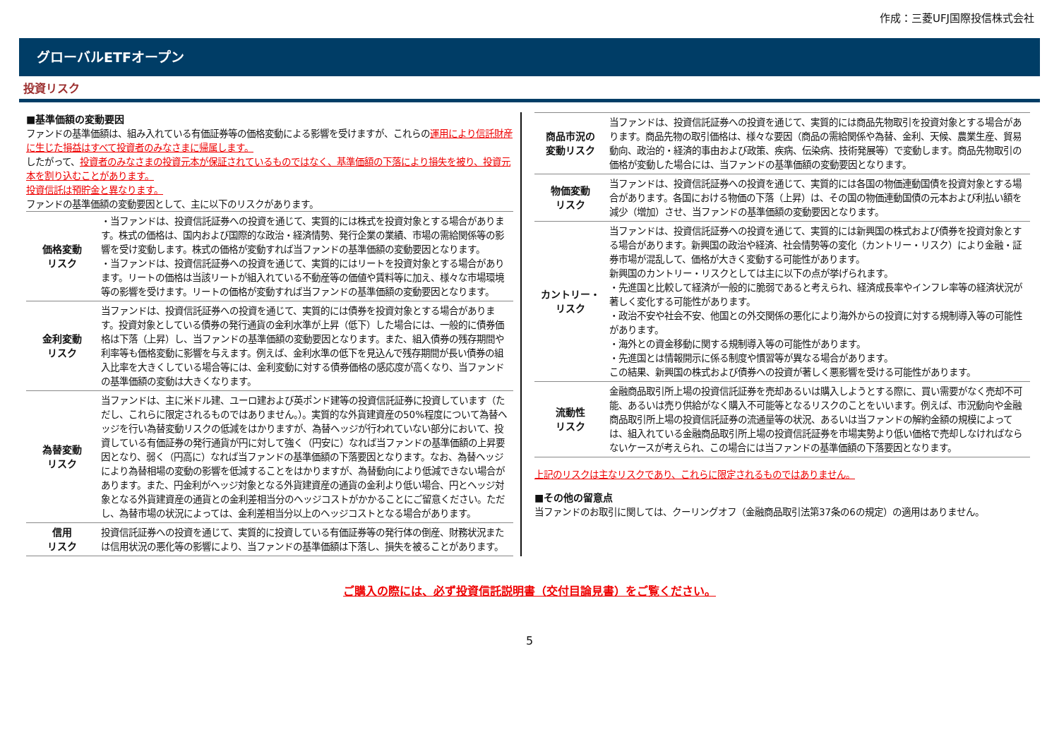作成：三菱UFJ国際投信株式会社
グローバルETFオープン
投資リスク
■基準価額の変動要因
ファンドの基準価額は、組み入れている有価証券等の価格変動による影響を受けますが、これらの運用により信託財産に生じた損益はすべて投資者のみなさまに帰属します。
したがって、投資者のみなさまの投資元本が保証されているものではなく、基準価額の下落により損失を被り、投資元本を割り込むことがあります。
投資信託は預貯金と異なります。
ファンドの基準価額の変動要因として、主に以下のリスクがあります。
| 価格変動 リスク | ・当ファンドは、投資信託証券への投資を通じて、実質的には株式を投資対象とする場合があります。株式の価格は、国内および国際的な政治・経済情勢、発行企業の業績、市場の需給関係等の影響を受け変動します。株式の価格が変動すれば当ファンドの基準価額の変動要因となります。 ・当ファンドは、投資信託証券への投資を通じて、実質的にはリートを投資対象とする場合があります。リートの価格は当該リートが組入れている不動産等の価値や賃料等に加え、様々な市場環境等の影響を受けます。リートの価格が変動すれば当ファンドの基準価額の変動要因となります。 |
| 金利変動 リスク | 当ファンドは、投資信託証券への投資を通じて、実質的には債券を投資対象とする場合があります。投資対象としている債券の発行通貨の金利水準が上昇（低下）した場合には、一般的に債券価格は下落（上昇）し、当ファンドの基準価額の変動要因となります。また、組入債券の残存期間や利率等も価格変動に影響を与えます。例えば、金利水準の低下を見込んで残存期間が長い債券の組入比率を大きくしている場合等には、金利変動に対する債券価格の感応度が高くなり、当ファンドの基準価額の変動は大きくなります。 |
| 為替変動 リスク | 当ファンドは、主に米ドル建、ユーロ建および英ポンド建等の投資信託証券に投資しています（ただし、これらに限定されるものではありません。）。実質的な外貨建資産の50%程度について為替ヘッジを行い為替変動リスクの低減をはかりますが、為替ヘッジが行われていない部分において、投資している有価証券の発行通貨が円に対して強く（円安に）なれば当ファンドの基準価額の上昇要因となり、弱く（円高に）なれば当ファンドの基準価額の下落要因となります。なお、為替ヘッジにより為替相場の変動の影響を低減することをはかりますが、為替動向により低減できない場合があります。また、円金利がヘッジ対象となる外貨建資産の通貨の金利より低い場合、円とヘッジ対象となる外貨建資産の通貨との金利差相当分のヘッジコストがかかることにご留意ください。ただし、為替市場の状況によっては、金利差相当分以上のヘッジコストとなる場合があります。 |
| 信用 リスク | 投資信託証券への投資を通じて、実質的に投資している有価証券等の発行体の倒産、財務状況または信用状況の悪化等の影響により、当ファンドの基準価額は下落し、損失を被ることがあります。 |
| 商品市況の 変動リスク | 当ファンドは、投資信託証券への投資を通じて、実質的には商品先物取引を投資対象とする場合があります。商品先物の取引価格は、様々な要因（商品の需給関係や為替、金利、天候、農業生産、貿易動向、政治的・経済的事由および政策、疾病、伝染病、技術発展等）で変動します。商品先物取引の価格が変動した場合には、当ファンドの基準価額の変動要因となります。 |
| 物価変動 リスク | 当ファンドは、投資信託証券への投資を通じて、実質的には各国の物価連動国債を投資対象とする場合があります。各国における物価の下落（上昇）は、その国の物価連動国債の元本および利払い額を減少（増加）させ、当ファンドの基準価額の変動要因となります。 |
| カントリー・ リスク | 当ファンドは、投資信託証券への投資を通じて、実質的には新興国の株式および債券を投資対象とする場合があります。新興国の政治や経済、社会情勢等の変化（カントリー・リスク）により金融・証券市場が混乱して、価格が大きく変動する可能性があります。 新興国のカントリー・リスクとしては主に以下の点が挙げられます。 ・先進国と比較して経済が一般的に脆弱であると考えられ、経済成長率やインフレ率等の経済状況が著しく変化する可能性があります。 ・政治不安や社会不安、他国との外交関係の悪化により海外からの投資に対する規制導入等の可能性があります。 ・海外との資金移動に関する規制導入等の可能性があります。 ・先進国とは情報開示に係る制度や慣習等が異なる場合があります。 この結果、新興国の株式および債券への投資が著しく悪影響を受ける可能性があります。 |
| 流動性 リスク | 金融商品取引所上場の投資信託証券を売却あるいは購入しようとする際に、買い需要がなく売却不可能、あるいは売り供給がなく購入不可能等となるリスクのことをいいます。例えば、市況動向や金融商品取引所上場の投資信託証券の流通量等の状況、あるいは当ファンドの解約金額の規模によっては、組入れている金融商品取引所上場の投資信託証券を市場実勢より低い価格で売却しなければならないケースが考えられ、この場合には当ファンドの基準価額の下落要因となります。 |
上記のリスクは主なリスクであり、これらに限定されるものではありません。
■その他の留意点
当ファンドのお取引に関しては、クーリングオフ（金融商品取引法第37条の6の規定）の適用はありません。
ご購入の際には、必ず投資信託説明書（交付目論見書）をご覧ください。
5